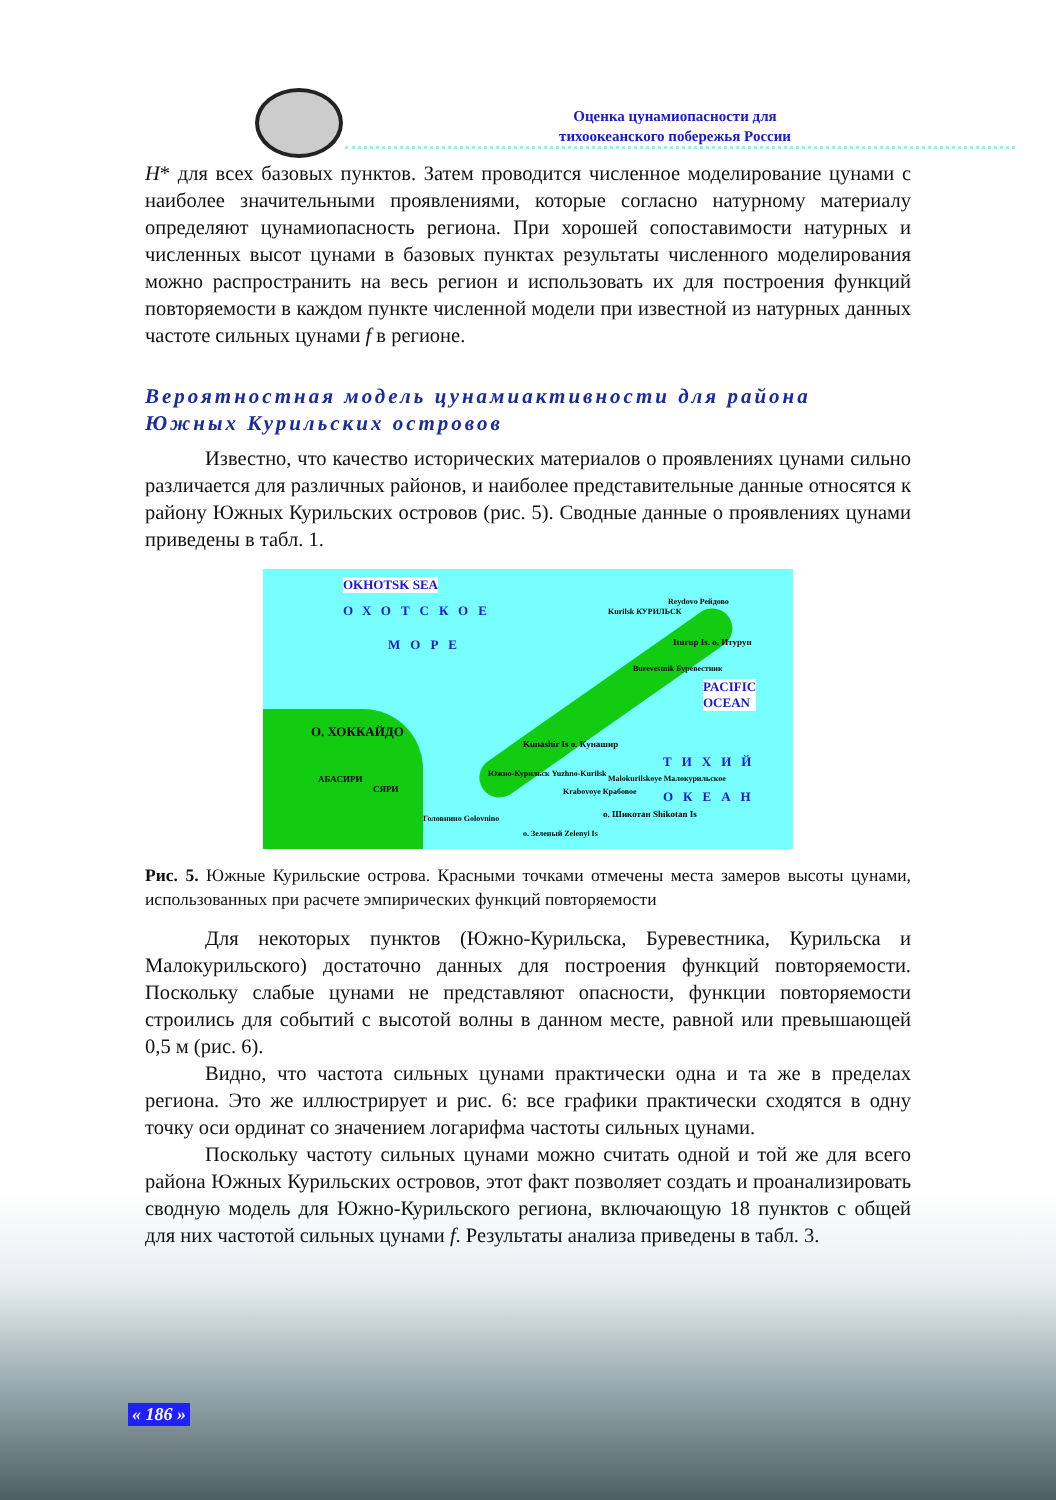Оценка цунамиопасности для
тихоокеанского побережья России
H* для всех базовых пунктов. Затем проводится численное моделирование цунами с наиболее значительными проявлениями, которые согласно натурному материалу определяют цунамиопасность региона. При хорошей сопоставимости натурных и численных высот цунами в базовых пунктах результаты численного моделирования можно распространить на весь регион и использовать их для построения функций повторяемости в каждом пункте численной модели при известной из натурных данных частоте сильных цунами f в регионе.
Вероятностная модель цунамиактивности для района Южных Курильских островов
Известно, что качество исторических материалов о проявлениях цунами сильно различается для различных районов, и наиболее представительные данные относятся к району Южных Курильских островов (рис. 5). Сводные данные о проявлениях цунами приведены в табл. 1.
OKHOTSK SEA
ОХОТСКОЕ
МОРЕ
Kurilsk КУРИЛЬСК
Reydovo Рейдово
Iturup Is. о. Итуруп
Burevestnik Буревестник
PACIFIC
OCEAN
О. ХОККАЙДО
Kunashir Is о. Кунашир
Южно-Курильск Yuzhno-Kurilsk
АБАСИРИ
СЯРИ Krabovoye Крабовое
Malokurilskoye Малокурильское
о. Шикотан Shikotan Is
ТИХИЙ
ОКЕАН
Головнино Golovnino
о. Зеленый Zelenyi Is
Рис. 5. Южные Курильские острова. Красными точками отмечены места замеров высоты цунами, использованных при расчете эмпирических функций повторяемости
Для некоторых пунктов (Южно-Курильска, Буревестника, Курильска и Малокурильского) достаточно данных для построения функций повторяемости. Поскольку слабые цунами не представляют опасности, функции повторяемости строились для событий с высотой волны в данном месте, равной или превышающей 0,5 м (рис. 6).
Видно, что частота сильных цунами практически одна и та же в пределах региона. Это же иллюстрирует и рис. 6: все графики практически сходятся в одну точку оси ординат со значением логарифма частоты сильных цунами.
Поскольку частоту сильных цунами можно считать одной и той же для всего района Южных Курильских островов, этот факт позволяет создать и проанализировать сводную модель для Южно-Курильского региона, включающую 18 пунктов с общей для них частотой сильных цунами f. Результаты анализа приведены в табл. 3.
« 186 »